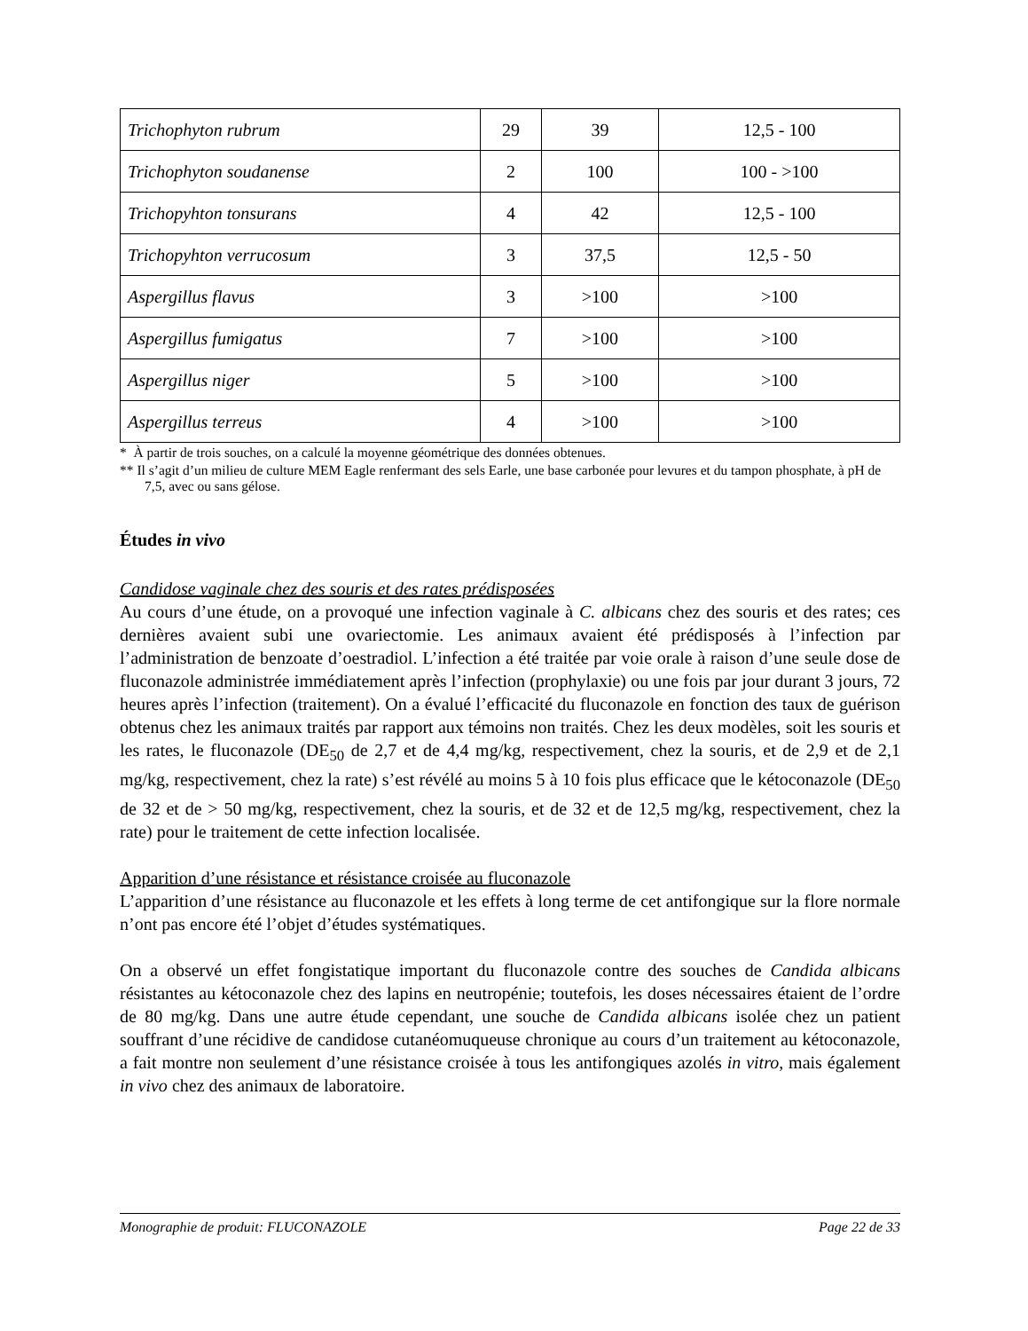| Trichophyton rubrum | 29 | 39 | 12,5 - 100 |
| Trichophyton soudanense | 2 | 100 | 100 - >100 |
| Trichopyhton tonsurans | 4 | 42 | 12,5 - 100 |
| Trichopyhton verrucosum | 3 | 37,5 | 12,5 - 50 |
| Aspergillus flavus | 3 | >100 | >100 |
| Aspergillus fumigatus | 7 | >100 | >100 |
| Aspergillus niger | 5 | >100 | >100 |
| Aspergillus terreus | 4 | >100 | >100 |
* À partir de trois souches, on a calculé la moyenne géométrique des données obtenues.
** Il s’agit d’un milieu de culture MEM Eagle renfermant des sels Earle, une base carbonée pour levures et du tampon phosphate, à pH de 7,5, avec ou sans gélose.
Études in vivo
Candidose vaginale chez des souris et des rates prédisposées
Au cours d’une étude, on a provoqué une infection vaginale à C. albicans chez des souris et des rates; ces dernières avaient subi une ovariectomie. Les animaux avaient été prédisposés à l’infection par l’administration de benzoate d’oestradiol. L’infection a été traitée par voie orale à raison d’une seule dose de fluconazole administrée immédiatement après l’infection (prophylaxie) ou une fois par jour durant 3 jours, 72 heures après l’infection (traitement). On a évalué l’efficacité du fluconazole en fonction des taux de guérison obtenus chez les animaux traités par rapport aux témoins non traités. Chez les deux modèles, soit les souris et les rates, le fluconazole (DE<sub>50</sub> de 2,7 et de 4,4 mg/kg, respectivement, chez la souris, et de 2,9 et de 2,1 mg/kg, respectivement, chez la rate) s’est révélé au moins 5 à 10 fois plus efficace que le kétoconazole (DE<sub>50</sub> de 32 et de > 50 mg/kg, respectivement, chez la souris, et de 32 et de 12,5 mg/kg, respectivement, chez la rate) pour le traitement de cette infection localisée.
Apparition d’une résistance et résistance croisée au fluconazole
L’apparition d’une résistance au fluconazole et les effets à long terme de cet antifongique sur la flore normale n’ont pas encore été l’objet d’études systématiques.
On a observé un effet fongistatique important du fluconazole contre des souches de Candida albicans résistantes au kétoconazole chez des lapins en neutropénie; toutefois, les doses nécessaires étaient de l’ordre de 80 mg/kg. Dans une autre étude cependant, une souche de Candida albicans isolée chez un patient souffrant d’une récidive de candidose cutanéomuqueuse chronique au cours d’un traitement au kétoconazole, a fait montre non seulement d’une résistance croisée à tous les antifongiques azolés in vitro, mais également in vivo chez des animaux de laboratoire.
Monographie de produit: FLUCONAZOLE Page 22 de 33